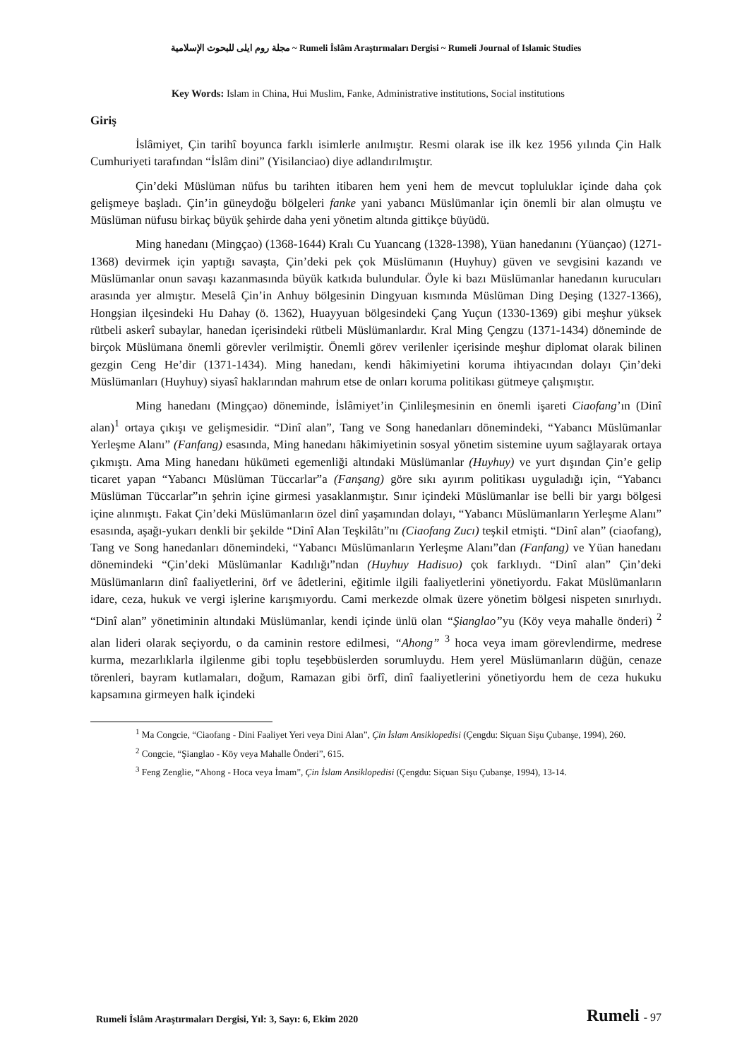مجلة روم ايلى للبحوث الإسلامية ~ Rumeli İslâm Araştırmaları Dergisi ~ Rumeli Journal of Islamic Studies
Key Words: Islam in China, Hui Muslim, Fanke, Administrative institutions, Social institutions
Giriş
İslâmiyet, Çin tarihî boyunca farklı isimlerle anılmıştır. Resmi olarak ise ilk kez 1956 yılında Çin Halk Cumhuriyeti tarafından “İslâm dini” (Yisilanciao) diye adlandırılmıştır.
Çin’deki Müslüman nüfus bu tarihten itibaren hem yeni hem de mevcut topluluklar içinde daha çok gelişmeye başladı. Çin’in güneydoğu bölgeleri fanke yani yabancı Müslümanlar için önemli bir alan olmuştu ve Müslüman nüfusu birkaç büyük şehirde daha yeni yönetim altında gittikçe büyüdü.
Ming hanedanı (Mingçao) (1368-1644) Kralı Cu Yuancang (1328-1398), Yüan hanedanını (Yüançao) (1271-1368) devirmek için yaptığı savaşta, Çin’deki pek çok Müslümanın (Huyhuy) güven ve sevgisini kazandı ve Müslümanlar onun savaşı kazanmasında büyük katkıda bulundular. Öyle ki bazı Müslümanlar hanedanın kurucuları arasında yer almıştır. Meselâ Çin’in Anhuy bölgesinin Dingyuan kısmında Müslüman Ding Deşing (1327-1366), Hongşian ilçesindeki Hu Dahay (ö. 1362), Huayyuan bölgesindeki Çang Yuçun (1330-1369) gibi meşhur yüksek rütbeli askerî subaylar, hanedan içerisindeki rütbeli Müslümanlardır. Kral Ming Çengzu (1371-1434) döneminde de birçok Müslümana önemli görevler verilmiştir. Önemli görev verilenler içerisinde meşhur diplomat olarak bilinen gezgin Ceng He’dir (1371-1434). Ming hanedanı, kendi hâkimiyetini koruma ihtiyacından dolayı Çin’deki Müslümanları (Huyhuy) siyasî haklarından mahrum etse de onları koruma politikası gütmeye çalışmıştır.
Ming hanedanı (Mingçao) döneminde, İslâmiyet’in Çinlileşmesinin en önemli işareti Ciaofang’ın (Dinî alan)<sup>1</sup> ortaya çıkışı ve gelişmesidir. “Dinî alan”, Tang ve Song hanedanları dönemindeki, “Yabancı Müslümanlar Yerleşme Alanı” (Fanfang) esasında, Ming hanedanı hâkimiyetinin sosyal yönetim sistemine uyum sağlayarak ortaya çıkmıştı. Ama Ming hanedanı hükümeti egemenliği altındaki Müslümanlar (Huyhuy) ve yurt dışından Çin’e gelip ticaret yapan “Yabancı Müslüman Tüccarlar”a (Fanşang) göre sıkı ayırım politikası uyguladığı için, “Yabancı Müslüman Tüccarlar”ın şehrin içine girmesi yasaklanmıştır. Sınır içindeki Müslümanlar ise belli bir yargı bölgesi içine alınmıştı. Fakat Çin’deki Müslümanların özel dinî yaşamından dolayı, “Yabancı Müslümanların Yerleşme Alanı” esasında, aşağı-yukarı denkli bir şekilde “Dinî Alan Teşkilâtı”nı (Ciaofang Zucı) teşkil etmişti. “Dinî alan” (ciaofang), Tang ve Song hanedanları dönemindeki, “Yabancı Müslümanların Yerleşme Alanı”dan (Fanfang) ve Yüan hanedanı dönemindeki “Çin’deki Müslümanlar Kadılığı”ndan (Huyhuy Hadisuo) çok farklıydı. “Dinî alan” Çin’deki Müslümanların dinî faaliyetlerini, örf ve âdetlerini, eğitimle ilgili faaliyetlerini yönetiyordu. Fakat Müslümanların idare, ceza, hukuk ve vergi işlerine karışmıyordu. Cami merkezde olmak üzere yönetim bölgesi nispeten sınırlıydı. “Dinî alan” yönetiminin altındaki Müslümanlar, kendi içinde ünlü olan “Şianglao”yu (Köy veya mahalle önderi) <sup>2</sup> alan lideri olarak seçiyordu, o da caminin restore edilmesi, “Ahong” <sup>3</sup> hoca veya imam görevlendirme, medrese kurma, mezarlıklarla ilgilenme gibi toplu teşebbüslerden sorumluydu. Hem yerel Müslümanların düğün, cenaze törenleri, bayram kutlamaları, doğum, Ramazan gibi örfî, dinî faaliyetlerini yönetiyordu hem de ceza hukuku kapsamına girmeyen halk içindeki
<sup>1</sup> Ma Congcie, “Ciaofang - Dini Faaliyet Yeri veya Dini Alan”, Çin İslam Ansiklopedisi (Çengdu: Siçuan Sişu Çubanşe, 1994), 260.
<sup>2</sup> Congcie, “Şianglao - Köy veya Mahalle Önderi”, 615.
<sup>3</sup> Feng Zenglie, “Ahong - Hoca veya İmam”, Çin İslam Ansiklopedisi (Çengdu: Siçuan Sişu Çubanşe, 1994), 13-14.
Rumeli İslâm Araştırmaları Dergisi, Yıl: 3, Sayı: 6, Ekim 2020
Rumeli - 97